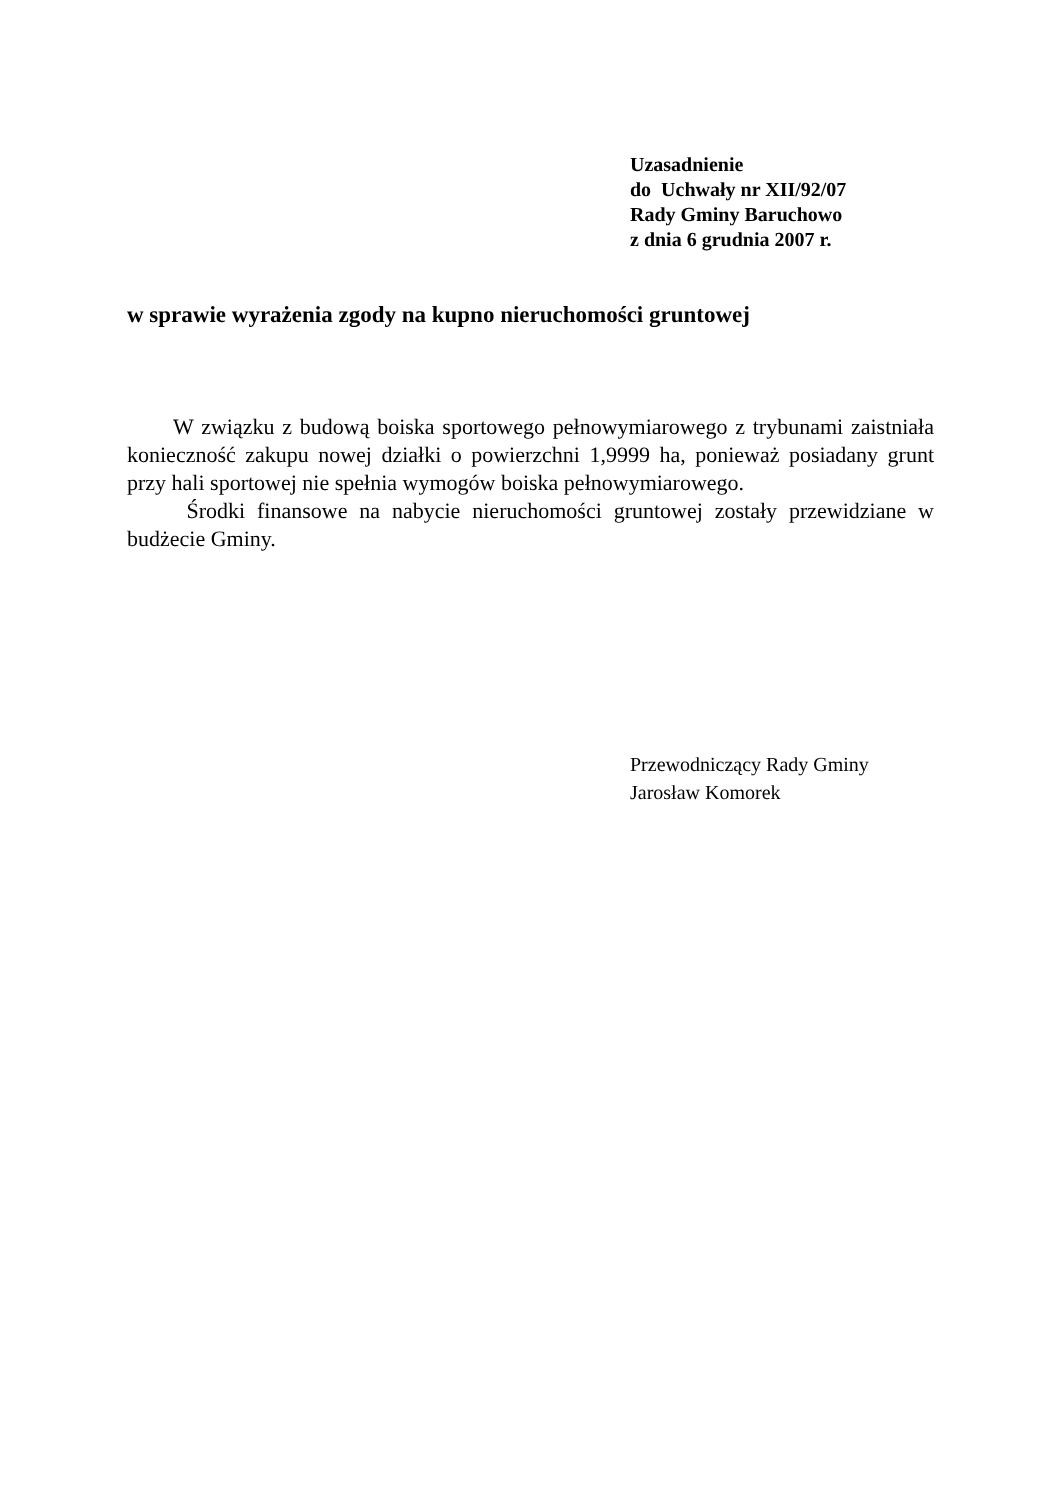Uzasadnienie
do Uchwały nr XII/92/07
Rady Gminy Baruchowo
z dnia 6 grudnia 2007 r.
w sprawie wyrażenia zgody na kupno nieruchomości gruntowej
W związku z budową boiska sportowego pełnowymiarowego z trybunami zaistniała konieczność zakupu nowej działki o powierzchni 1,9999 ha, ponieważ posiadany grunt przy hali sportowej nie spełnia wymogów boiska pełnowymiarowego.
Środki finansowe na nabycie nieruchomości gruntowej zostały przewidziane w budżecie Gminy.
Przewodniczący Rady Gminy
Jarosław Komorek